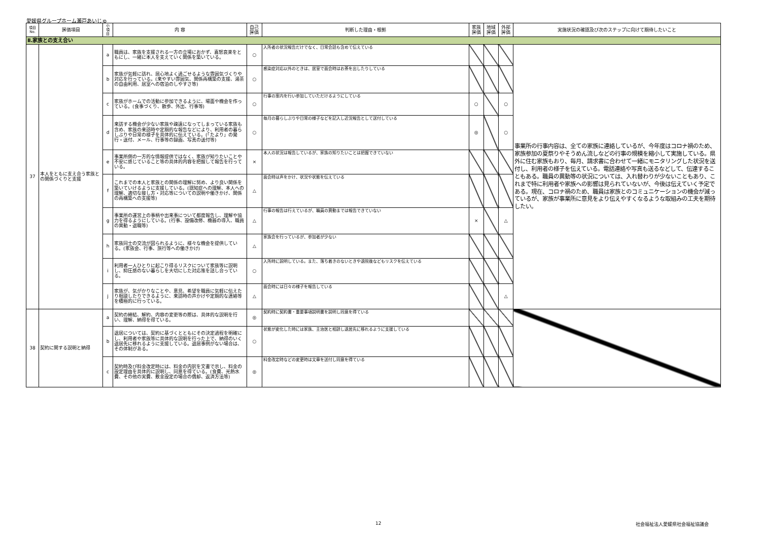愛媛県グループホーム瀬戸あいじゅ
| 項目 No. | 評価項目 | 小 項 目 | 内 容 | 自己 評価 | 判断した理由・根拠 | 家族 評価 | 地域 評価 | 外部 評価 | 実施状況の確認及び次のステップに向けて期待したいこと |
| --- | --- | --- | --- | --- | --- | --- | --- | --- | --- |
| Ⅱ.家族との支え合い | | | | | | | | | |
| 37 | 本人をともに支え合う家族との関係づくりと支援 | a | 職員は、家族を支援される一方の立場におかず、喜怒哀楽をともにし、一緒に本人を支えていく関係を築いている。 | ○ | 入所者の状況報告だけでなく、日常会話も含めて伝えている | | | | 事業所の行事内容は、全ての家族に連絡しているが、今年度はコロナ禍のため、家族参加の夏祭りやそうめん流しなどの行事の規模を縮小して実施している。県外に住む家族もおり、毎月、請求書に合わせて一緒にモニタリングした状況を送付し、利用者の様子を伝えている。電話連絡や写真も送るなどして、伝達することもある。職員の異動等の状況については、入れ替わりが少ないこともあり、これまで特に利用者や家族への影響は見られていないが、今後は伝えていく予定である。現在、コロナ禍のため、職員は家族とのコミュニケーションの機会が減っているが、家族が事業所に意見をより伝えやすくなるような取組みの工夫を期待したい。 |
| | | b | 家族が気軽に訪れ、居心地よく過ごせるような雰囲気づくりや対応を行っている。(来やすい雰囲気、関係再構築の支援、湯茶の自由利用、居室への宿泊のしやすさ等) | ○ | 感染症対応以外のときは、居室で面会時はお茶を出したりしている | | | | |
| | | c | 家族がホームでの活動に参加できるように、場面や機会を作っている。(食事づくり、散歩、外出、行事等) | ○ | 行事の案内を行い参加していただけるようにしている | ○ | | ○ | |
| | | d | 来訪する機会が少ない家族や疎遠になってしまっている家族も含め、家族の来訪時や定期的な報告などにより、利用者の暮らしぶりや日常の様子を具体的に伝えている。(「たより」の発行・送付、メール、行事等の録画、写真の送付等) | ○ | 毎月の暮らしぶりや日常の様子などを記入し近況報告として送付している | ◎ | | ○ | |
| | | e | 事業所側の一方的な情報提供ではなく、家族が知りたいことや不安に感じていること等の具体的内容を把握して報告を行っている。 | × | 本人の状況は報告しているが、家族の知りたいことは把握できていない | | | | |
| | | f | これまでの本人と家族との関係の理解に努め、より良い関係を築いていけるように支援している。(認知症への理解、本人への理解、適切な接し方・対応等についての説明や働きかけ、関係の再構築への支援等) | △ | 面会時は声をかけ、状況や状態を伝えている | | | | |
| | | g | 事業所の運営上の事柄や出来事について都度報告し、理解や協力を得るようにしている。(行事、設備改修、機器の導入、職員の異動・退職等) | △ | 行事の報告は行えているが、職員の異動までは報告できていない | × | | △ | |
| | | h | 家族同士の交流が図られるように、様々な機会を提供している。(家族会、行事、旅行等への働きかけ) | △ | 家族会を行っているが、参加者が少ない | | | | |
| | | i | 利用者一人ひとりに起こり得るリスクについて家族等に説明し、抑圧感のない暮らしを大切にした対応策を話し合っている。 | ○ | 入所時に説明している。また、落ち着きのないときや退院後などもリスクを伝えている | | | | |
| | | j | 家族が、気がかりなことや、意見、希望を職員に気軽に伝えたり相談したりできるように、来訪時の声かけや定期的な連絡等を積極的に行っている。 | △ | 面会時には日々の様子を報告している | | | △ | |
| 38 | 契約に関する説明と納得 | a | 契約の締結、解約、内容の変更等の際は、具体的な説明を行い、理解、納得を得ている。 | ◎ | 契約時に契約書・重要事項説明書を説明し同意を得ている | | | | |
| | | b | 退居については、契約に基づくとともにその決定過程を明確にし、利用者や家族等に具体的な説明を行った上で、納得のいく退居先に移れるように支援している。退居事例がない場合は、その体制がある。 | ○ | 状態が変化した時には家族、主治医と相談し退居先に移れるように支援している | | | | |
| | | c | 契約時及び料金改定時には、料金の内訳を文書で示し、料金の設定理由を具体的に説明し、同意を得ている。(食費、光熱水費、その他の実費、敷金設定の場合の償却、返済方法等) | ◎ | 料金改定時などの変更時は文章を送付し同意を得ている | | | | |
12 社会福祉法人愛媛県社会福祉協議会